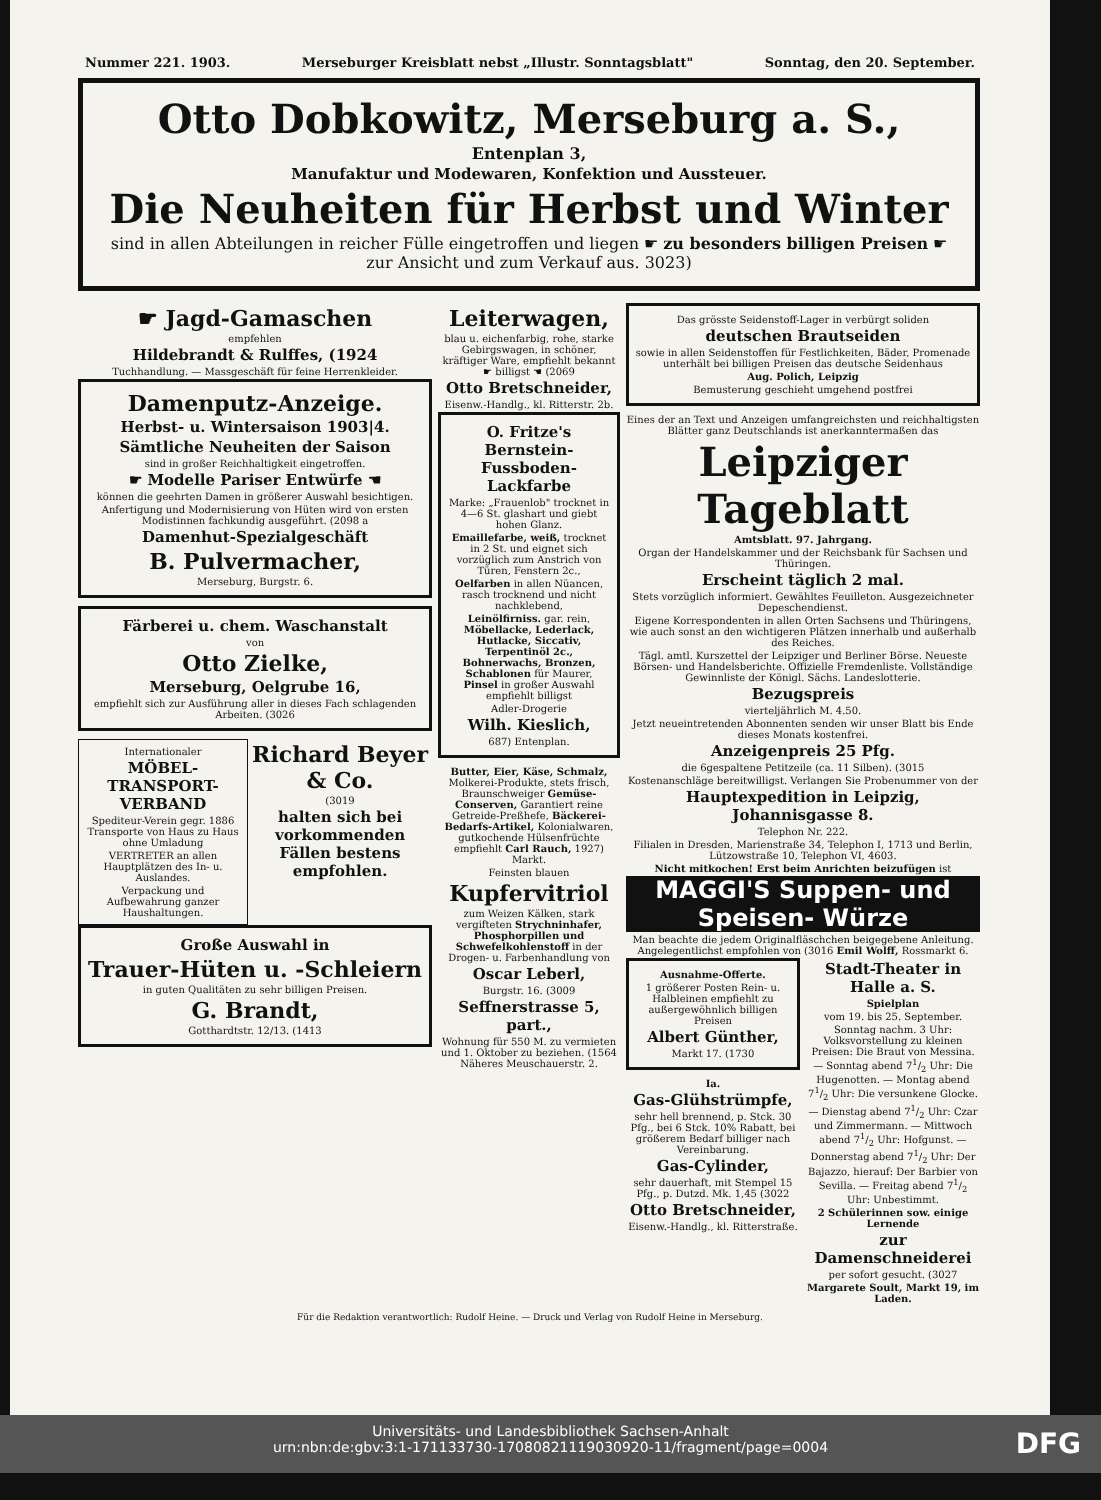Nummer 221. 1903. Merseburger Kreisblatt nebst „Illustr. Sonntagsblatt" Sonntag, den 20. September.
Otto Dobkowitz, Merseburg a. S.,
Entenplan 3,
Manufaktur und Modewaren, Konfektion und Aussteuer.
Die Neuheiten für Herbst und Winter
sind in allen Abteilungen in reicher Fülle eingetroffen und liegen ☛ zu besonders billigen Preisen ☛ zur Ansicht und zum Verkauf aus. 3023)
☛ Jagd-Gamaschen
empfehlen
Hildebrandt & Rulffes, (1924
Tuchhandlung. — Massgeschäft für feine Herrenkleider.
Damenputz-Anzeige.
Herbst- u. Wintersaison 1903|4.
Sämtliche Neuheiten der Saison
sind in großer Reichhaltigkeit eingetroffen.
☛ Modelle Pariser Entwürfe ☚
können die geehrten Damen in größerer Auswahl besichtigen.
Anfertigung und Modernisierung von Hüten wird von ersten Modistinnen fachkundig ausgeführt. (2098 a
Damenhut-Spezialgeschäft
B. Pulvermacher,
Merseburg, Burgstr. 6.
Färberei u. chem. Waschanstalt
von
Otto Zielke,
Merseburg, Oelgrube 16,
empfiehlt sich zur Ausführung aller in dieses Fach schlagenden Arbeiten. (3026
Internationaler
MÖBEL-TRANSPORT-VERBAND
Spediteur-Verein gegr. 1886 Transporte von Haus zu Haus ohne Umladung
VERTRETER an allen Hauptplätzen des In- u. Auslandes.
Verpackung und Aufbewahrung ganzer Haushaltungen.
Richard Beyer & Co.
(3019
halten sich bei vorkommenden Fällen bestens empfohlen.
Große Auswahl in
Trauer-Hüten u. -Schleiern
in guten Qualitäten zu sehr billigen Preisen.
G. Brandt,
Gotthardtstr. 12/13. (1413
Leiterwagen,
blau u. eichenfarbig, rohe, starke Gebirgswagen, in schöner, kräftiger Ware, empfiehlt bekannt ☛ billigst ☚ (2069
Otto Bretschneider,
Eisenw.-Handlg., kl. Ritterstr. 2b.
O. Fritze's Bernstein-Fussboden-Lackfarbe
Marke: „Frauenlob" trocknet in 4—6 St. glashart und giebt hohen Glanz.
Emaillefarbe, weiß, trocknet in 2 St. und eignet sich vorzüglich zum Anstrich von Türen, Fenstern 2c.,
Oelfarben in allen Nüancen, rasch trocknend und nicht nachklebend,
Leinölfirniss. gar. rein, Möbellacke, Lederlack, Hutlacke, Siccativ, Terpentinöl 2c., Bohnerwachs, Bronzen, Schablonen für Maurer, Pinsel in großer Auswahl empfiehlt billigst
Adler-Drogerie
Wilh. Kieslich,
687) Entenplan.
Butter, Eier, Käse, Schmalz, Molkerei-Produkte, stets frisch, Braunschweiger Gemüse-Conserven, Garantiert reine Getreide-Preßhefe, Bäckerei-Bedarfs-Artikel, Kolonialwaren, gutkochende Hülsenfrüchte empfiehlt Carl Rauch, 1927) Markt.
Feinsten blauen
Kupfervitriol
zum Weizen Kälken, stark vergifteten Strychninhafer, Phosphorpillen und Schwefelkohlenstoff in der Drogen- u. Farbenhandlung von
Oscar Leberl,
Burgstr. 16. (3009
Seffnerstrasse 5, part.,
Wohnung für 550 M. zu vermieten und 1. Oktober zu beziehen. (1564 Näheres Meuschauerstr. 2.
Das grösste Seidenstoff-Lager in verbürgt soliden
deutschen Brautseiden
sowie in allen Seidenstoffen für Festlichkeiten, Bäder, Promenade unterhält bei billigen Preisen das deutsche Seidenhaus
Aug. Polich, Leipzig
Bemusterung geschieht umgehend postfrei
Eines der an Text und Anzeigen umfangreichsten und reichhaltigsten Blätter ganz Deutschlands ist anerkanntermaßen das
Leipziger Tageblatt
Amtsblatt. 97. Jahrgang.
Organ der Handelskammer und der Reichsbank für Sachsen und Thüringen.
Erscheint täglich 2 mal.
Stets vorzüglich informiert. Gewähltes Feuilleton. Ausgezeichneter Depeschendienst.
Eigene Korrespondenten in allen Orten Sachsens und Thüringens, wie auch sonst an den wichtigeren Plätzen innerhalb und außerhalb des Reiches.
Tägl. amtl. Kurszettel der Leipziger und Berliner Börse. Neueste Börsen- und Handelsberichte. Offizielle Fremdenliste. Vollständige Gewinnliste der Königl. Sächs. Landeslotterie.
Bezugspreis
vierteljährlich M. 4.50.
Jetzt neueintretenden Abonnenten senden wir unser Blatt bis Ende dieses Monats kostenfrei.
Anzeigenpreis 25 Pfg.
die 6gespaltene Petitzeile (ca. 11 Silben). (3015
Kostenanschläge bereitwilligst. Verlangen Sie Probenummer von der
Hauptexpedition in Leipzig, Johannisgasse 8.
Telephon Nr. 222.
Filialen in Dresden, Marienstraße 34, Telephon I, 1713 und Berlin, Lützowstraße 10, Telephon VI, 4603.
Nicht mitkochen! Erst beim Anrichten beizufügen ist
MAGGI'S Suppen- und Speisen- Würze
Man beachte die jedem Originalfläschchen beigegebene Anleitung. Angelegentlichst empfohlen von (3016 Emil Wolff, Rossmarkt 6.
Ausnahme-Offerte.
1 größerer Posten Rein- u. Halbleinen empfiehlt zu außergewöhnlich billigen Preisen
Albert Günther,
Markt 17. (1730
Ia.
Gas-Glühstrümpfe,
sehr hell brennend, p. Stck. 30 Pfg., bei 6 Stck. 10% Rabatt, bei größerem Bedarf billiger nach Vereinbarung.
Gas-Cylinder,
sehr dauerhaft, mit Stempel 15 Pfg., p. Dutzd. Mk. 1,45 (3022
Otto Bretschneider,
Eisenw.-Handlg., kl. Ritterstraße.
Stadt-Theater in Halle a. S.
Spielplan
vom 19. bis 25. September.
Sonntag nachm. 3 Uhr: Volksvorstellung zu kleinen Preisen: Die Braut von Messina. — Sonntag abend 71/2 Uhr: Die Hugenotten. — Montag abend 71/2 Uhr: Die versunkene Glocke. — Dienstag abend 71/2 Uhr: Czar und Zimmermann. — Mittwoch abend 71/2 Uhr: Hofgunst. — Donnerstag abend 71/2 Uhr: Der Bajazzo, hierauf: Der Barbier von Sevilla. — Freitag abend 71/2 Uhr: Unbestimmt.
2 Schülerinnen sow. einige Lernende
zur Damenschneiderei
per sofort gesucht. (3027
Margarete Soult, Markt 19, im Laden.
Für die Redaktion verantwortlich: Rudolf Heine. — Druck und Verlag von Rudolf Heine in Merseburg.
Universitäts- und Landesbibliothek Sachsen-Anhalt
urn:nbn:de:gbv:3:1-171133730-17080821119030920-11/fragment/page=0004
DFG